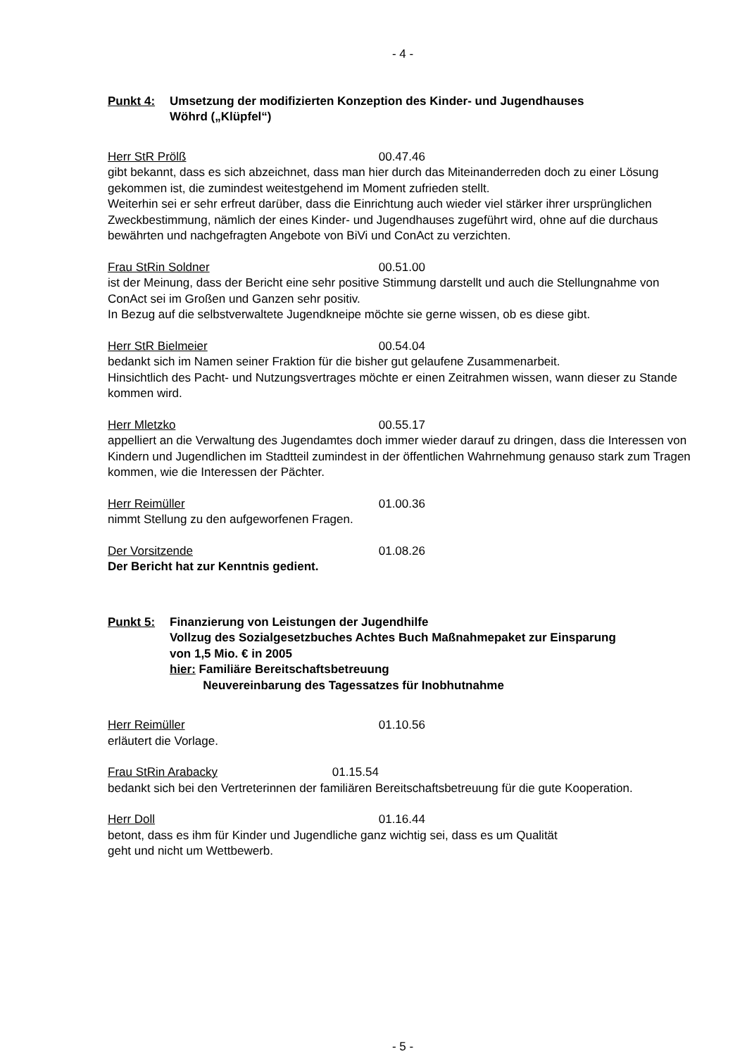- 4 -
Punkt 4: Umsetzung der modifizierten Konzeption des Kinder- und Jugendhauses
Wöhrd („Klüpfel“)
Herr StR Prölß 00.47.46
gibt bekannt, dass es sich abzeichnet, dass man hier durch das Miteinanderreden doch zu einer Lösung gekommen ist, die zumindest weitestgehend im Moment zufrieden stellt.
Weiterhin sei er sehr erfreut darüber, dass die Einrichtung auch wieder viel stärker ihrer ursprünglichen Zweckbestimmung, nämlich der eines Kinder- und Jugendhauses zugeführt wird, ohne auf die durchaus bewährten und nachgefragten Angebote von BiVi und ConAct zu verzichten.
Frau StRin Soldner 00.51.00
ist der Meinung, dass der Bericht eine sehr positive Stimmung darstellt und auch die Stellungnahme von ConAct sei im Großen und Ganzen sehr positiv.
In Bezug auf die selbstverwaltete Jugendkneipe möchte sie gerne wissen, ob es diese gibt.
Herr StR Bielmeier 00.54.04
bedankt sich im Namen seiner Fraktion für die bisher gut gelaufene Zusammenarbeit.
Hinsichtlich des Pacht- und Nutzungsvertrages möchte er einen Zeitrahmen wissen, wann dieser zu Stande kommen wird.
Herr Mletzko 00.55.17
appelliert an die Verwaltung des Jugendamtes doch immer wieder darauf zu dringen, dass die Interessen von Kindern und Jugendlichen im Stadtteil zumindest in der öffentlichen Wahrnehmung genauso stark zum Tragen kommen, wie die Interessen der Pächter.
Herr Reimüller 01.00.36
nimmt Stellung zu den aufgeworfenen Fragen.
Der Vorsitzende 01.08.26
Der Bericht hat zur Kenntnis gedient.
Punkt 5: Finanzierung von Leistungen der Jugendhilfe
Vollzug des Sozialgesetzbuches Achtes Buch Maßnahmepaket zur Einsparung
von 1,5 Mio. € in 2005
hier: Familiäre Bereitschaftsbetreuung
Neuvereinbarung des Tagessatzes für Inobhutnahme
Herr Reimüller 01.10.56
erläutert die Vorlage.
Frau StRin Arabacky 01.15.54
bedankt sich bei den Vertreterinnen der familiären Bereitschaftsbetreuung für die gute Kooperation.
Herr Doll 01.16.44
betont, dass es ihm für Kinder und Jugendliche ganz wichtig sei, dass es um Qualität
geht und nicht um Wettbewerb.
- 5 -